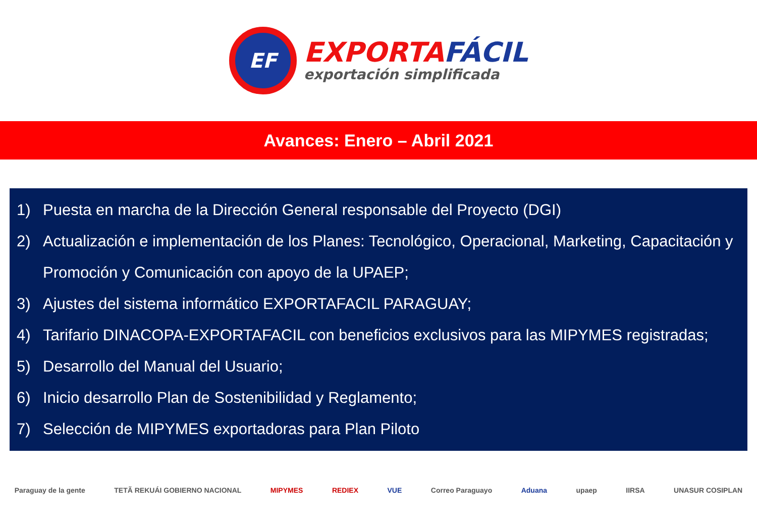EF
EXPORTAFÁCIL
exportación simplificada
Avances: Enero – Abril 2021
1) Puesta en marcha de la Dirección General responsable del Proyecto (DGI)
2) Actualización e implementación de los Planes: Tecnológico, Operacional, Marketing, Capacitación y Promoción y Comunicación con apoyo de la UPAEP;
3) Ajustes del sistema informático EXPORTAFACIL PARAGUAY;
4) Tarifario DINACOPA-EXPORTAFACIL con beneficios exclusivos para las MIPYMES registradas;
5) Desarrollo del Manual del Usuario;
6) Inicio desarrollo Plan de Sostenibilidad y Reglamento;
7) Selección de MIPYMES exportadoras para Plan Piloto
Paraguay de la gente TETÃ REKUÁI GOBIERNO NACIONAL MIPYMES REDIEX VUE Correo Paraguayo Aduana upaep IIRSA UNASUR COSIPLAN